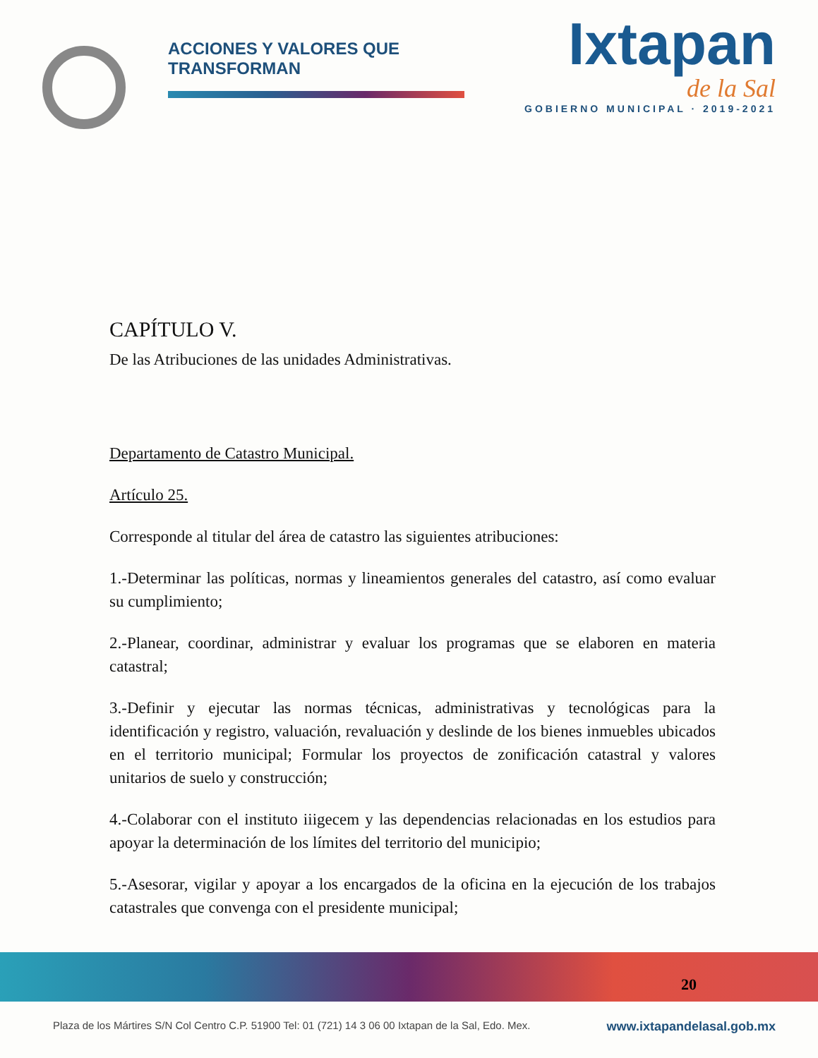ACCIONES Y VALORES QUE TRANSFORMAN
Ixtapan
de la Sal
GOBIERNO MUNICIPAL · 2019-2021
CAPÍTULO V.
De las Atribuciones de las unidades Administrativas.
Departamento de Catastro Municipal.
Artículo 25.
Corresponde al titular del área de catastro las siguientes atribuciones:
1.-Determinar las políticas, normas y lineamientos generales del catastro, así como evaluar su cumplimiento;
2.-Planear, coordinar, administrar y evaluar los programas que se elaboren en materia catastral;
3.-Definir y ejecutar las normas técnicas, administrativas y tecnológicas para la identificación y registro, valuación, revaluación y deslinde de los bienes inmuebles ubicados en el territorio municipal; Formular los proyectos de zonificación catastral y valores unitarios de suelo y construcción;
4.-Colaborar con el instituto iiigecem y las dependencias relacionadas en los estudios para apoyar la determinación de los límites del territorio del municipio;
5.-Asesorar, vigilar y apoyar a los encargados de la oficina en la ejecución de los trabajos catastrales que convenga con el presidente municipal;
20
Plaza de los Mártires S/N Col Centro C.P. 51900 Tel: 01 (721) 14 3 06 00 Ixtapan de la Sal, Edo. Mex. www.ixtapandelasal.gob.mx